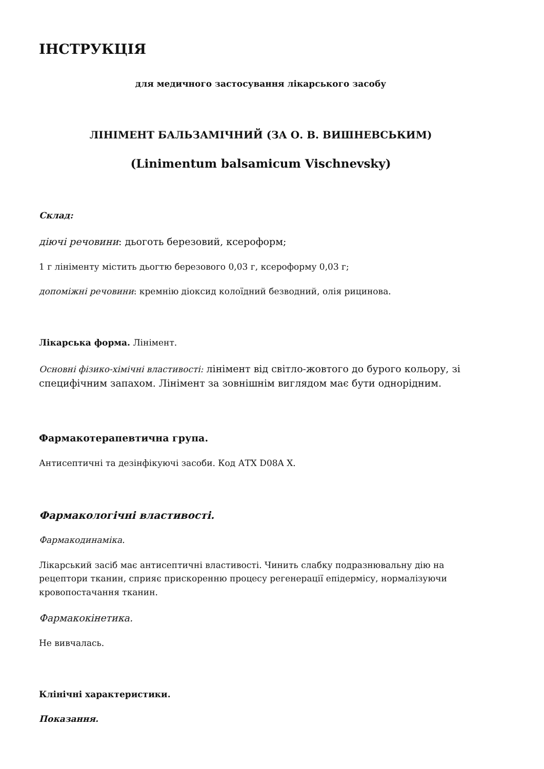ІНСТРУКЦІЯ
для медичного застосування лікарського засобу
ЛІНІМЕНТ БАЛЬЗАМІЧНИЙ (ЗА О. В. ВИШНЕВСЬКИМ)
(Linimentum balsamicum Vischnevsky)
Склад:
діючі речовини: дьоготь березовий, ксероформ;
1 г лініменту містить дьогтю березового 0,03 г, ксероформу 0,03 г;
допоміжні речовини: кремнію діоксид колоїдний безводний, олія рицинова.
Лікарська форма. Лінімент.
Основні фізико-хімічні властивості: лінімент від світло-жовтого до бурого кольору, зі специфічним запахом. Лінімент за зовнішнім виглядом має бути однорідним.
Фармакотерапевтична група.
Антисептичні та дезінфікуючі засоби. Код АТХ D08A X.
Фармакологічні властивості.
Фармакодинаміка.
Лікарський засіб має антисептичні властивості. Чинить слабку подразнювальну дію на рецептори тканин, сприяє прискоренню процесу регенерації епідермісу, нормалізуючи кровопостачання тканин.
Фармакокінетика.
Не вивчалась.
Клінічні характеристики.
Показання.